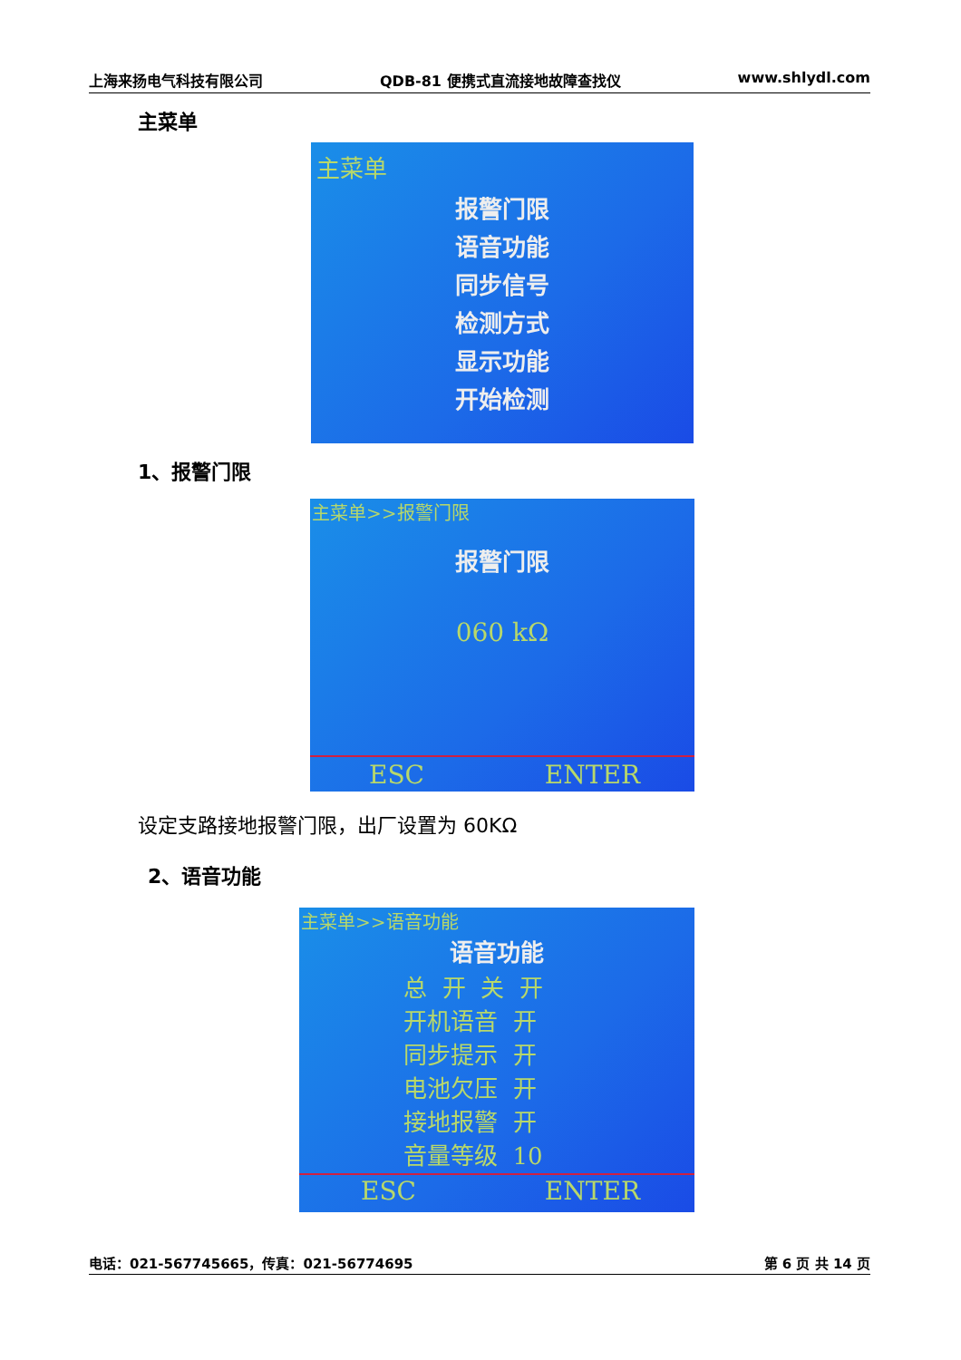上海来扬电气科技有限公司 QDB-81 便携式直流接地故障查找仪 www.shlydl.com
主菜单
主菜单
报警门限
语音功能
同步信号
检测方式
显示功能
开始检测
1、报警门限
主菜单>>报警门限
报警门限
060 kΩ
ESC ENTER
设定支路接地报警门限，出厂设置为 60KΩ
2、语音功能
主菜单>>语音功能
语音功能
总 开 关 开 开机语音 开 同步提示 开 电池欠压 开 接地报警 开 音量等级 10
ESC ENTER
电话：021-567745665，传真：021-56774695 第 6 页 共 14 页